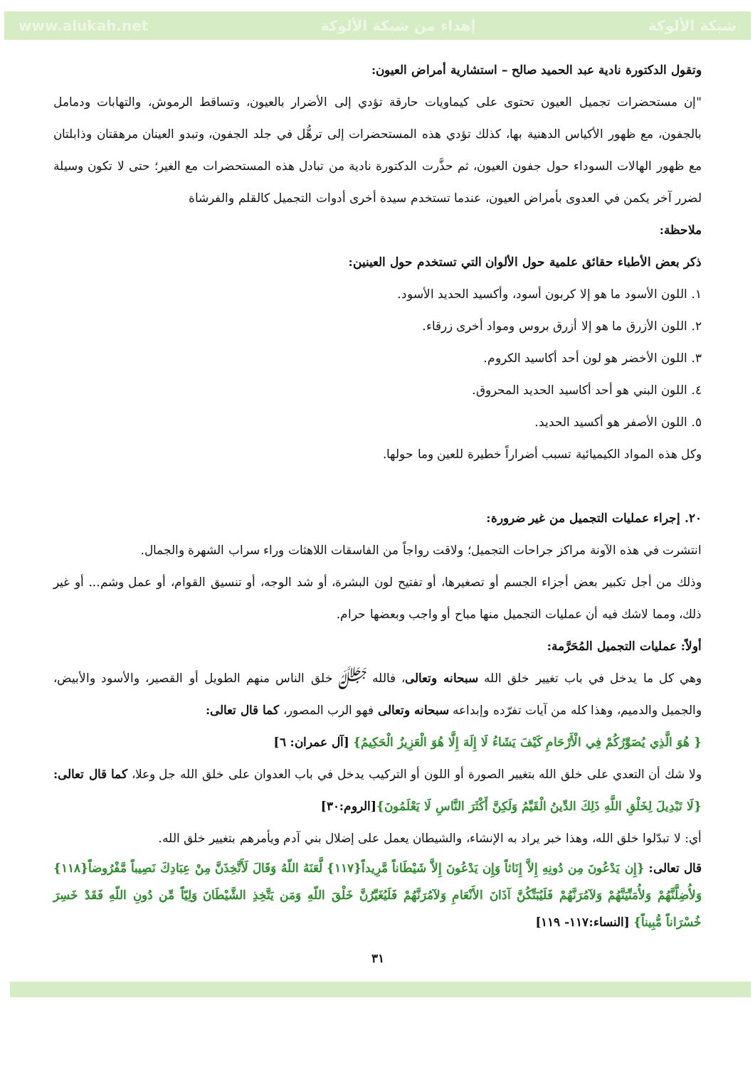www.alukah.net إهداء من شبكة الألوكة شبكة الألوكة
وتقول الدكتورة نادية عبد الحميد صالح – استشارية أمراض العيون:
"إن مستحضرات تجميل العيون تحتوى على كيماويات حارقة تؤدي إلى الأضرار بالعيون، وتساقط الرموش، والتهابات ودمامل بالجفون، مع ظهور الأكياس الدهنية بها، كذلك تؤدي هذه المستحضرات إلى ترهُّل في جلد الجفون، وتبدو العينان مرهقتان وذابلتان مع ظهور الهالات السوداء حول جفون العيون، ثم حذَّرت الدكتورة نادية من تبادل هذه المستحضرات مع الغير؛ حتى لا تكون وسيلة لضرر آخر يكمن في العدوى بأمراض العيون، عندما تستخدم سيدة أخرى أدوات التجميل كالقلم والفرشاة
ملاحظة:
ذكر بعض الأطباء حقائق علمية حول الألوان التي تستخدم حول العينين:
١. اللون الأسود ما هو إلا كربون أسود، وأكسيد الحديد الأسود.
٢. اللون الأزرق ما هو إلا أزرق بروس ومواد أخرى زرقاء.
٣. اللون الأخضر هو لون أحد أكاسيد الكروم.
٤. اللون البني هو أحد أكاسيد الحديد المحروق.
٥. اللون الأصفر هو أكسيد الحديد.
وكل هذه المواد الكيميائية تسبب أضراراً خطيرة للعين وما حولها.
٢٠. إجراء عمليات التجميل من غير ضرورة:
انتشرت في هذه الآونة مراكز جراحات التجميل؛ ولاقت رواجاً من الفاسقات اللاهثات وراء سراب الشهرة والجمال.
وذلك من أجل تكبير بعض أجزاء الجسم أو تصغيرها، أو تفتيح لون البشرة، أو شد الوجه، أو تنسيق القوام، أو عمل وشم... أو غير ذلك، ومما لاشك فيه أن عمليات التجميل منها مباح أو واجب وبعضها حرام.
أولاً: عمليات التجميل المُحَرَّمة:
وهي كل ما يدخل في باب تغيير خلق الله سبحانه وتعالى، فالله ﷻ خلق الناس منهم الطويل أو القصير، والأسود والأبيض، والجميل والدميم، وهذا كله من آيات تفرّده وإبداعه سبحانه وتعالى فهو الرب المصور، كما قال تعالى:
{ هُوَ الَّذِي يُصَوِّرُكُمْ فِي الْأَرْحَامِ كَيْفَ يَشَاءُ لَا إِلَهَ إِلَّا هُوَ الْعَزِيزُ الْحَكِيمُ} [آل عمران: ٦]
ولا شك أن التعدي على خلق الله بتغيير الصورة أو اللون أو التركيب يدخل في باب العدوان على خلق الله جل وعلا، كما قال تعالى: {لَا تَبْدِيلَ لِخَلْقِ اللَّهِ ذَلِكَ الدِّينُ الْقَيِّمُ وَلَكِنَّ أَكْثَرَ النَّاسِ لَا يَعْلَمُونَ}[الروم:٣٠]
أي: لا تبدّلوا خلق الله، وهذا خبر يراد به الإنشاء، والشيطان يعمل على إضلال بني آدم ويأمرهم بتغيير خلق الله.
قال تعالى: {إِن يَدْعُونَ مِن دُونِهِ إِلاَّ إِنَاثاً وَإِن يَدْعُونَ إِلاَّ شَيْطَاناً مَّرِيداً{١١٧} لَّعَنَهُ اللّهُ وَقَالَ لَأَتَّخِذَنَّ مِنْ عِبَادِكَ نَصِيباً مَّفْرُوضاً{١١٨} وَلأُضِلَّنَّهُمْ وَلأُمَنِّيَنَّهُمْ وَلآمُرَنَّهُمْ فَلَيُبَتِّكُنَّ آذَانَ الأَنْعَامِ وَلآمُرَنَّهُمْ فَلَيُغَيِّرُنَّ خَلْقَ اللّهِ وَمَن يَتَّخِذِ الشَّيْطَانَ وَلِيّاً مِّن دُونِ اللّهِ فَقَدْ خَسِرَ خُسْرَاناً مُّبِيناً} [النساء:١١٧- ١١٩]
٣١